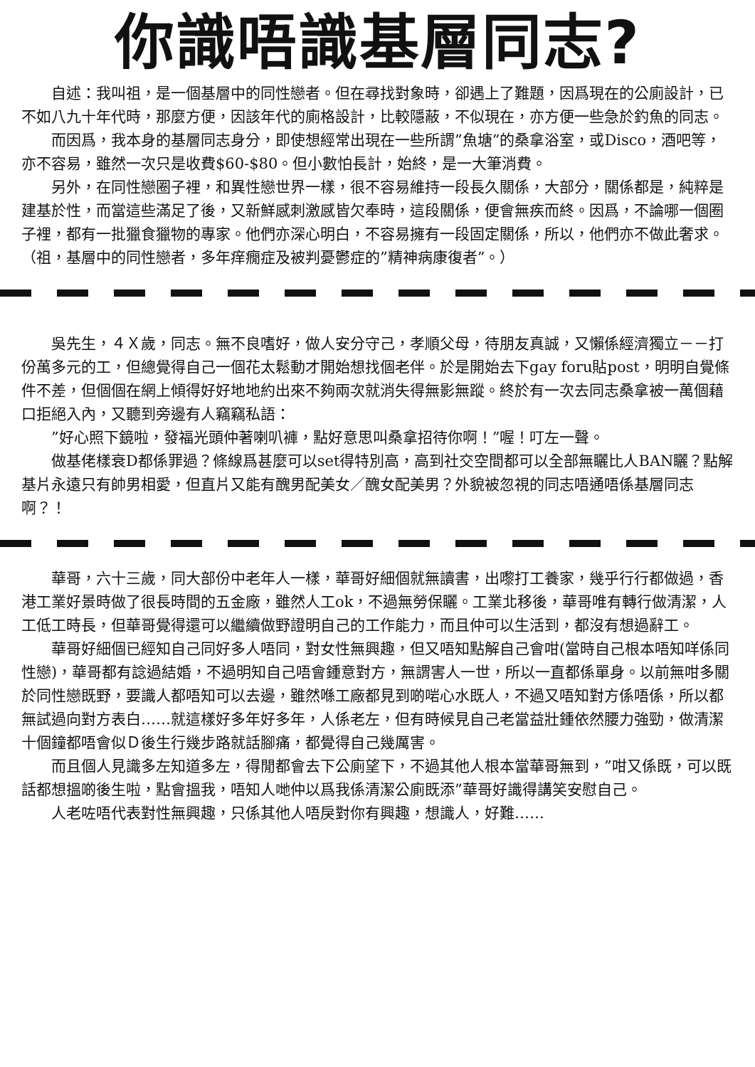你識唔識基層同志?
自述：我叫祖，是一個基層中的同性戀者。但在尋找對象時，卻遇上了難題，因爲現在的公廁設計，已不如八九十年代時，那麼方便，因該年代的廁格設計，比較隱蔽，不似現在，亦方便一些急於釣魚的同志。
而因爲，我本身的基層同志身分，即使想經常出現在一些所謂”魚塘”的桑拿浴室，或Disco，酒吧等，亦不容易，雖然一次只是收費$60-$80。但小數怕長計，始終，是一大筆消費。
另外，在同性戀圈子裡，和異性戀世界一樣，很不容易維持一段長久關係，大部分，關係都是，純粹是建基於性，而當這些滿足了後，又新鮮感刺激感皆欠奉時，這段關係，便會無疾而終。因爲，不論哪一個圈子裡，都有一批獵食獵物的專家。他們亦深心明白，不容易擁有一段固定關係，所以，他們亦不做此奢求。
（祖，基層中的同性戀者，多年痒癇症及被判憂鬱症的”精神病康復者”。）
吳先生，４Ｘ歲，同志。無不良嗜好，做人安分守己，孝順父母，待朋友真誠，又懶係經濟獨立－－打份萬多元的工，但總覺得自己一個花太鬆動才開始想找個老伴。於是開始去下gay foru貼post，明明自覺條件不差，但個個在網上傾得好好地地約出來不夠兩次就消失得無影無蹤。終於有一次去同志桑拿被一萬個藉口拒絕入內，又聽到旁邊有人竊竊私語：
”好心照下鏡啦，發福光頭仲著喇叭褲，點好意思叫桑拿招待你啊！”喔！叮左一聲。
做基佬樣衰D都係罪過？條線爲甚麼可以set得特別高，高到社交空間都可以全部無矖比人BAN矖？點解基片永遠只有帥男相愛，但直片又能有醜男配美女／醜女配美男？外貌被忽視的同志唔通唔係基層同志啊？！
華哥，六十三歲，同大部份中老年人一樣，華哥好細個就無讀書，出嚟打工養家，幾乎行行都做過，香港工業好景時做了很長時間的五金廠，雖然人工ok，不過無勞保矖。工業北移後，華哥唯有轉行做清潔，人工低工時長，但華哥覺得還可以繼續做野證明自己的工作能力，而且仲可以生活到，都沒有想過辭工。
華哥好細個已經知自己同好多人唔同，對女性無興趣，但又唔知點解自己會咁(當時自己根本唔知咩係同性戀)，華哥都有諗過結婚，不過明知自己唔會鍾意對方，無謂害人一世，所以一直都係單身。以前無咁多關於同性戀既野，要識人都唔知可以去邊，雖然喺工廠都見到啲啱心水既人，不過又唔知對方係唔係，所以都無試過向對方表白……就這樣好多年好多年，人係老左，但有時候見自己老當益壯鍾依然腰力強勁，做清潔十個鐘都唔會似Ｄ後生行幾步路就話腳痛，都覺得自己幾厲害。
而且個人見識多左知道多左，得閒都會去下公廁望下，不過其他人根本當華哥無到，”咁又係既，可以既話都想搵啲後生啦，點會搵我，唔知人哋仲以爲我係清潔公廁既添”華哥好識得講笑安慰自己。
人老咗唔代表對性無興趣，只係其他人唔戾對你有興趣，想識人，好難……